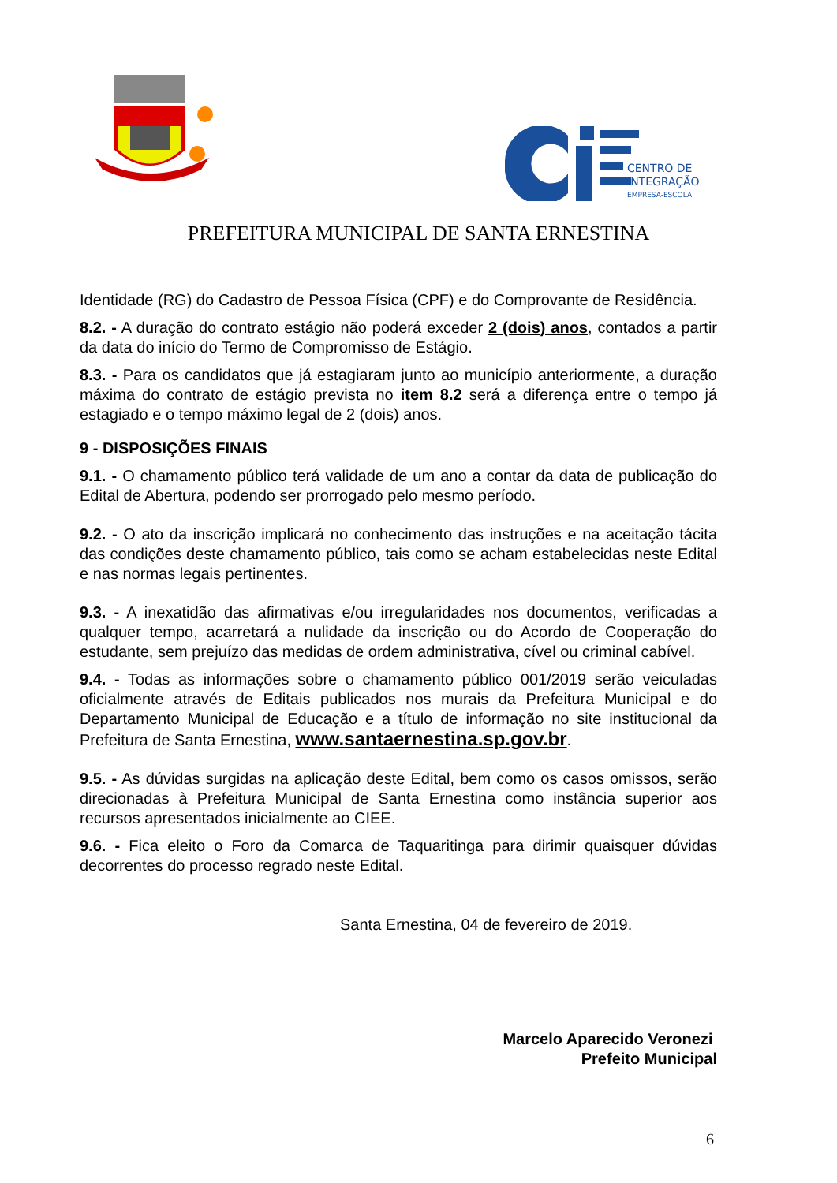CENTRO DE
INTEGRAÇÃO
EMPRESA-ESCOLA
PREFEITURA MUNICIPAL DE SANTA ERNESTINA
Identidade (RG) do Cadastro de Pessoa Física (CPF) e do Comprovante de Residência.
8.2. - A duração do contrato estágio não poderá exceder 2 (dois) anos, contados a partir da data do início do Termo de Compromisso de Estágio.
8.3. - Para os candidatos que já estagiaram junto ao município anteriormente, a duração máxima do contrato de estágio prevista no item 8.2 será a diferença entre o tempo já estagiado e o tempo máximo legal de 2 (dois) anos.
9 - DISPOSIÇÕES FINAIS
9.1. - O chamamento público terá validade de um ano a contar da data de publicação do Edital de Abertura, podendo ser prorrogado pelo mesmo período.
9.2. - O ato da inscrição implicará no conhecimento das instruções e na aceitação tácita das condições deste chamamento público, tais como se acham estabelecidas neste Edital e nas normas legais pertinentes.
9.3. - A inexatidão das afirmativas e/ou irregularidades nos documentos, verificadas a qualquer tempo, acarretará a nulidade da inscrição ou do Acordo de Cooperação do estudante, sem prejuízo das medidas de ordem administrativa, cível ou criminal cabível.
9.4. - Todas as informações sobre o chamamento público 001/2019 serão veiculadas oficialmente através de Editais publicados nos murais da Prefeitura Municipal e do Departamento Municipal de Educação e a título de informação no site institucional da Prefeitura de Santa Ernestina, www.santaernestina.sp.gov.br.
9.5. - As dúvidas surgidas na aplicação deste Edital, bem como os casos omissos, serão direcionadas à Prefeitura Municipal de Santa Ernestina como instância superior aos recursos apresentados inicialmente ao CIEE.
9.6. - Fica eleito o Foro da Comarca de Taquaritinga para dirimir quaisquer dúvidas decorrentes do processo regrado neste Edital.
Santa Ernestina, 04 de fevereiro de 2019.
Marcelo Aparecido Veronezi
Prefeito Municipal
6